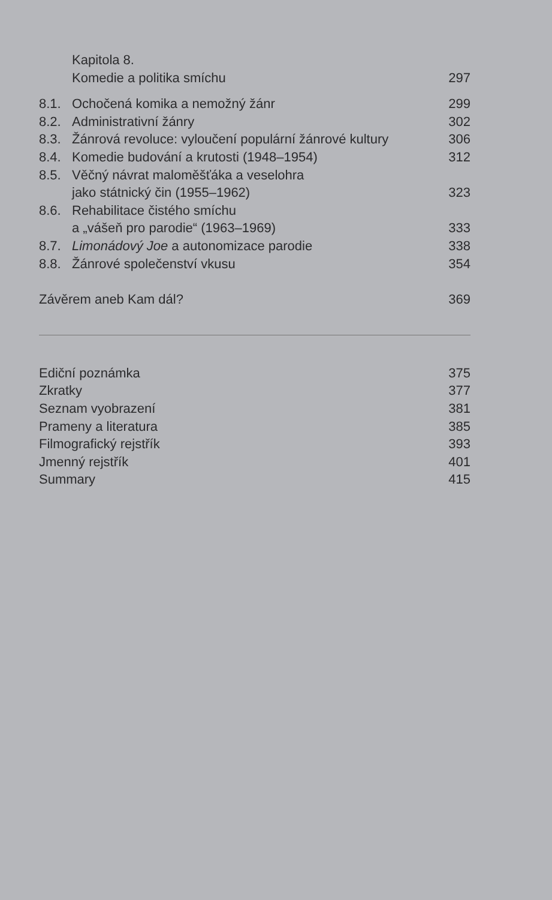Kapitola 8.
Komedie a politika smíchu 297
8.1. Ochočená komika a nemožný žánr 299
8.2. Administrativní žánry 302
8.3. Žánrová revoluce: vyloučení populární žánrové kultury 306
8.4. Komedie budování a krutosti (1948–1954) 312
8.5. Věčný návrat maloměšťáka a veselohra
jako státnický čin (1955–1962)
323
8.6. Rehabilitace čistého smíchu
a „vášeň pro parodie“ (1963–1969)
333
8.7. Limonádový Joe a autonomizace parodie 338
8.8. Žánrové společenství vkusu 354
Závěrem aneb Kam dál? 369
Ediční poznámka 375
Zkratky 377
Seznam vyobrazení 381
Prameny a literatura 385
Filmografický rejstřík 393
Jmenný rejstřík 401
Summary 415